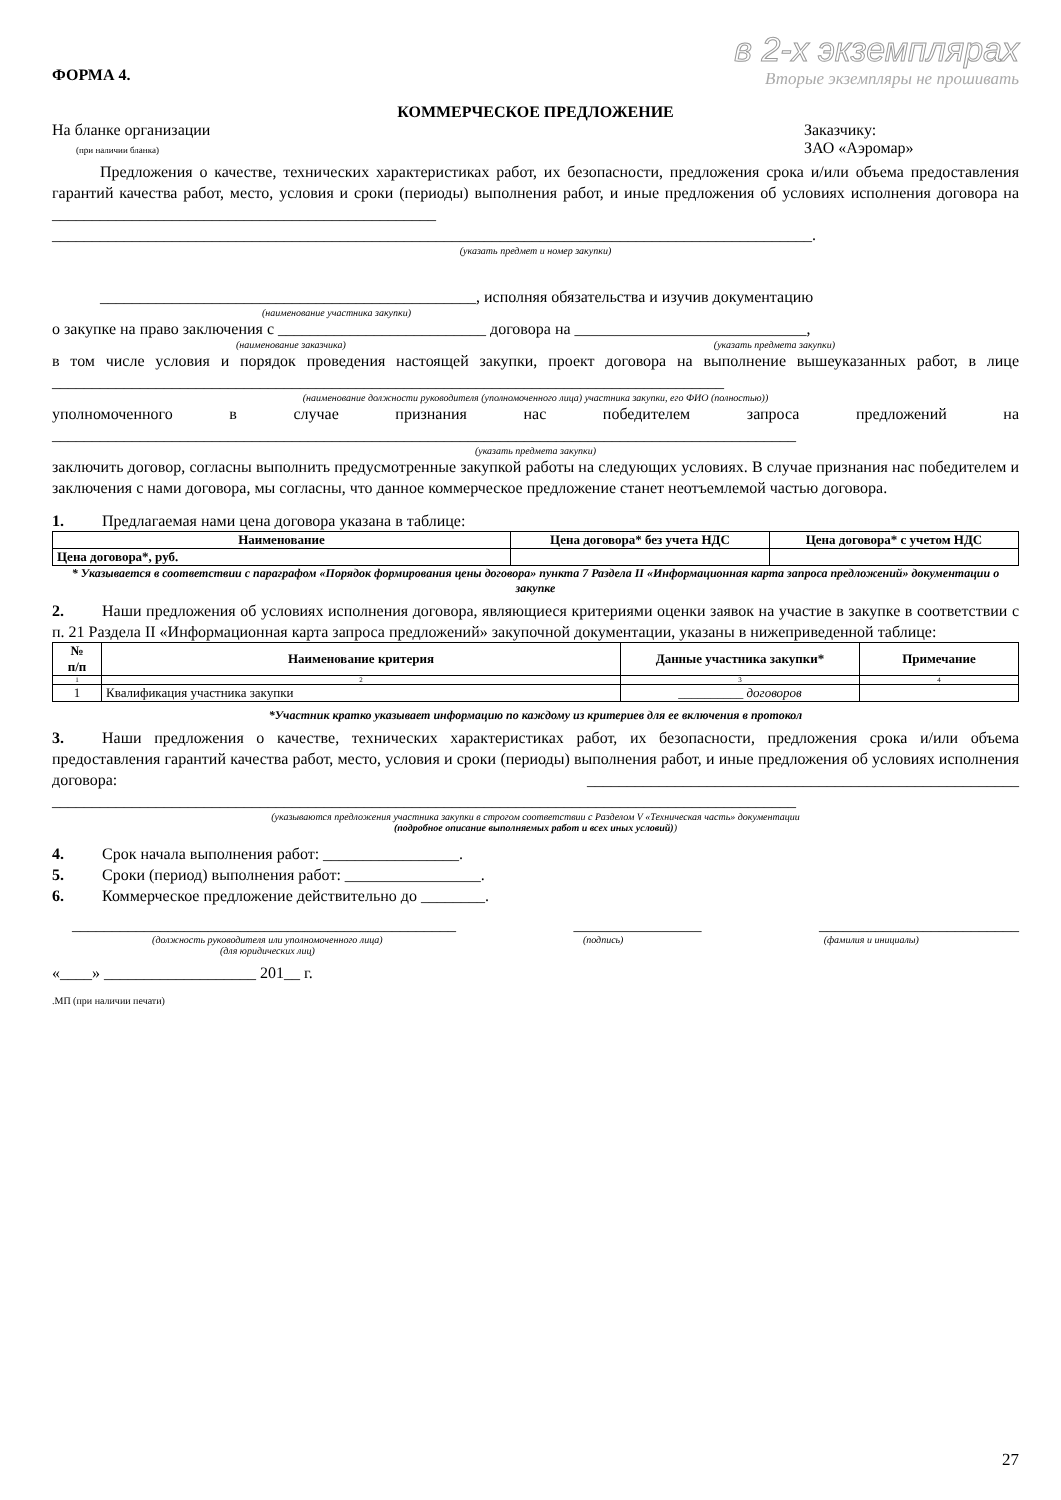ФОРМА 4.
в 2-х экземплярах
Вторые экземпляры не прошивать
КОММЕРЧЕСКОЕ ПРЕДЛОЖЕНИЕ
На бланке организации
(при наличии бланка)
Заказчику:
ЗАО «Аэромар»
Предложения о качестве, технических характеристиках работ, их безопасности, предложения срока и/или объема предоставления гарантий качества работ, место, условия и сроки (периоды) выполнения работ, и иные предложения об условиях исполнения договора на ________________________________________________ _______________________________________________________________________________________________.
(указать предмет и номер закупки)
_______________________________________________, исполняя обязательства и изучив документацию
(наименование участника закупки)
о закупке на право заключения с __________________________ договора на _____________________________,
(наименование заказчика) (указать предмета закупки)
в том числе условия и порядок проведения настоящей закупки, проект договора на выполнение вышеуказанных работ, в лице ____________________________________________________________________________________
(наименование должности руководителя (уполномоченного лица) участника закупки, его ФИО (полностью))
уполномоченного в случае признания нас победителем запроса предложений на
_____________________________________________________________________________________________
(указать предмета закупки)
заключить договор, согласны выполнить предусмотренные закупкой работы на следующих условиях. В случае признания нас победителем и заключения с нами договора, мы согласны, что данное коммерческое предложение станет неотъемлемой частью договора.
1. Предлагаемая нами цена договора указана в таблице:
| Наименование | Цена договора* без учета НДС | Цена договора* с учетом НДС |
| --- | --- | --- |
| Цена договора*, руб. | | |
* Указывается в соответствии с параграфом «Порядок формирования цены договора» пункта 7 Раздела II «Информационная карта запроса предложений» документации о закупке
2. Наши предложения об условиях исполнения договора, являющиеся критериями оценки заявок на участие в закупке в соответствии с п. 21 Раздела II «Информационная карта запроса предложений» закупочной документации, указаны в нижеприведенной таблице:
| № п/п | Наименование критерия | Данные участника закупки* | Примечание |
| --- | --- | --- | --- |
| 1 | 2 | 3 | 4 |
| 1 | Квалификация участника закупки | __________ договоров | |
*Участник кратко указывает информацию по каждому из критериев для ее включения в протокол
3. Наши предложения о качестве, технических характеристиках работ, их безопасности, предложения срока и/или объема предоставления гарантий качества работ, место, условия и сроки (периоды) выполнения работ, и иные предложения об условиях исполнения договора: ______________________________________________________ _____________________________________________________________________________________________
(указываются предложения участника закупки в строгом соответствии с Разделом V «Техническая часть» документации
(подробное описание выполняемых работ и всех иных условий))
4. Срок начала выполнения работ: _________________.
5. Сроки (период) выполнения работ: _________________.
6. Коммерческое предложение действительно до ________.
________________________________________________ ________________ _________________________
(должность руководителя или уполномоченного лица)
(для юридических лиц) (подпись) (фамилия и инициалы)
«____» ___________________ 201__ г.
.МП (при наличии печати)
27